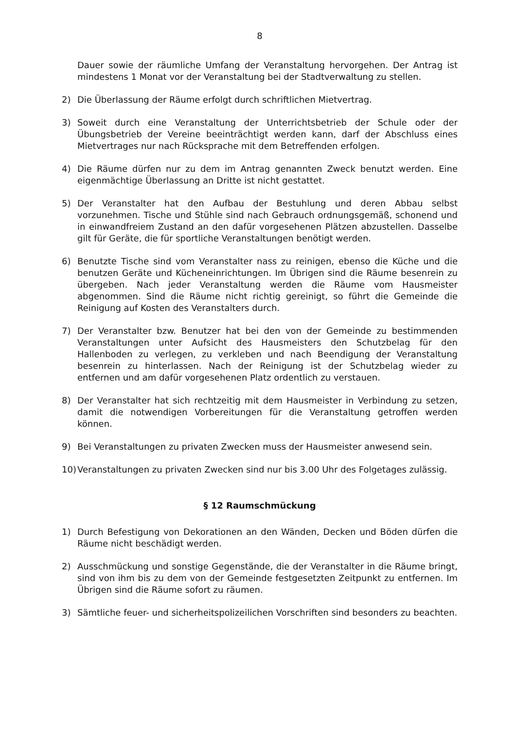8
Dauer sowie der räumliche Umfang der Veranstaltung hervorgehen. Der Antrag ist mindestens 1 Monat vor der Veranstaltung bei der Stadtverwaltung zu stellen.
2) Die Überlassung der Räume erfolgt durch schriftlichen Mietvertrag.
3) Soweit durch eine Veranstaltung der Unterrichtsbetrieb der Schule oder der Übungsbetrieb der Vereine beeinträchtigt werden kann, darf der Abschluss eines Mietvertrages nur nach Rücksprache mit dem Betreffenden erfolgen.
4) Die Räume dürfen nur zu dem im Antrag genannten Zweck benutzt werden. Eine eigenmächtige Überlassung an Dritte ist nicht gestattet.
5) Der Veranstalter hat den Aufbau der Bestuhlung und deren Abbau selbst vorzunehmen. Tische und Stühle sind nach Gebrauch ordnungsgemäß, schonend und in einwandfreiem Zustand an den dafür vorgesehenen Plätzen abzustellen. Dasselbe gilt für Geräte, die für sportliche Veranstaltungen benötigt werden.
6) Benutzte Tische sind vom Veranstalter nass zu reinigen, ebenso die Küche und die benutzen Geräte und Kücheneinrichtungen. Im Übrigen sind die Räume besenrein zu übergeben. Nach jeder Veranstaltung werden die Räume vom Hausmeister abgenommen. Sind die Räume nicht richtig gereinigt, so führt die Gemeinde die Reinigung auf Kosten des Veranstalters durch.
7) Der Veranstalter bzw. Benutzer hat bei den von der Gemeinde zu bestimmenden Veranstaltungen unter Aufsicht des Hausmeisters den Schutzbelag für den Hallenboden zu verlegen, zu verkleben und nach Beendigung der Veranstaltung besenrein zu hinterlassen. Nach der Reinigung ist der Schutzbelag wieder zu entfernen und am dafür vorgesehenen Platz ordentlich zu verstauen.
8) Der Veranstalter hat sich rechtzeitig mit dem Hausmeister in Verbindung zu setzen, damit die notwendigen Vorbereitungen für die Veranstaltung getroffen werden können.
9) Bei Veranstaltungen zu privaten Zwecken muss der Hausmeister anwesend sein.
10) Veranstaltungen zu privaten Zwecken sind nur bis 3.00 Uhr des Folgetages zulässig.
§ 12 Raumschmückung
1) Durch Befestigung von Dekorationen an den Wänden, Decken und Böden dürfen die Räume nicht beschädigt werden.
2) Ausschmückung und sonstige Gegenstände, die der Veranstalter in die Räume bringt, sind von ihm bis zu dem von der Gemeinde festgesetzten Zeitpunkt zu entfernen. Im Übrigen sind die Räume sofort zu räumen.
3) Sämtliche feuer- und sicherheitspolizeilichen Vorschriften sind besonders zu beachten.